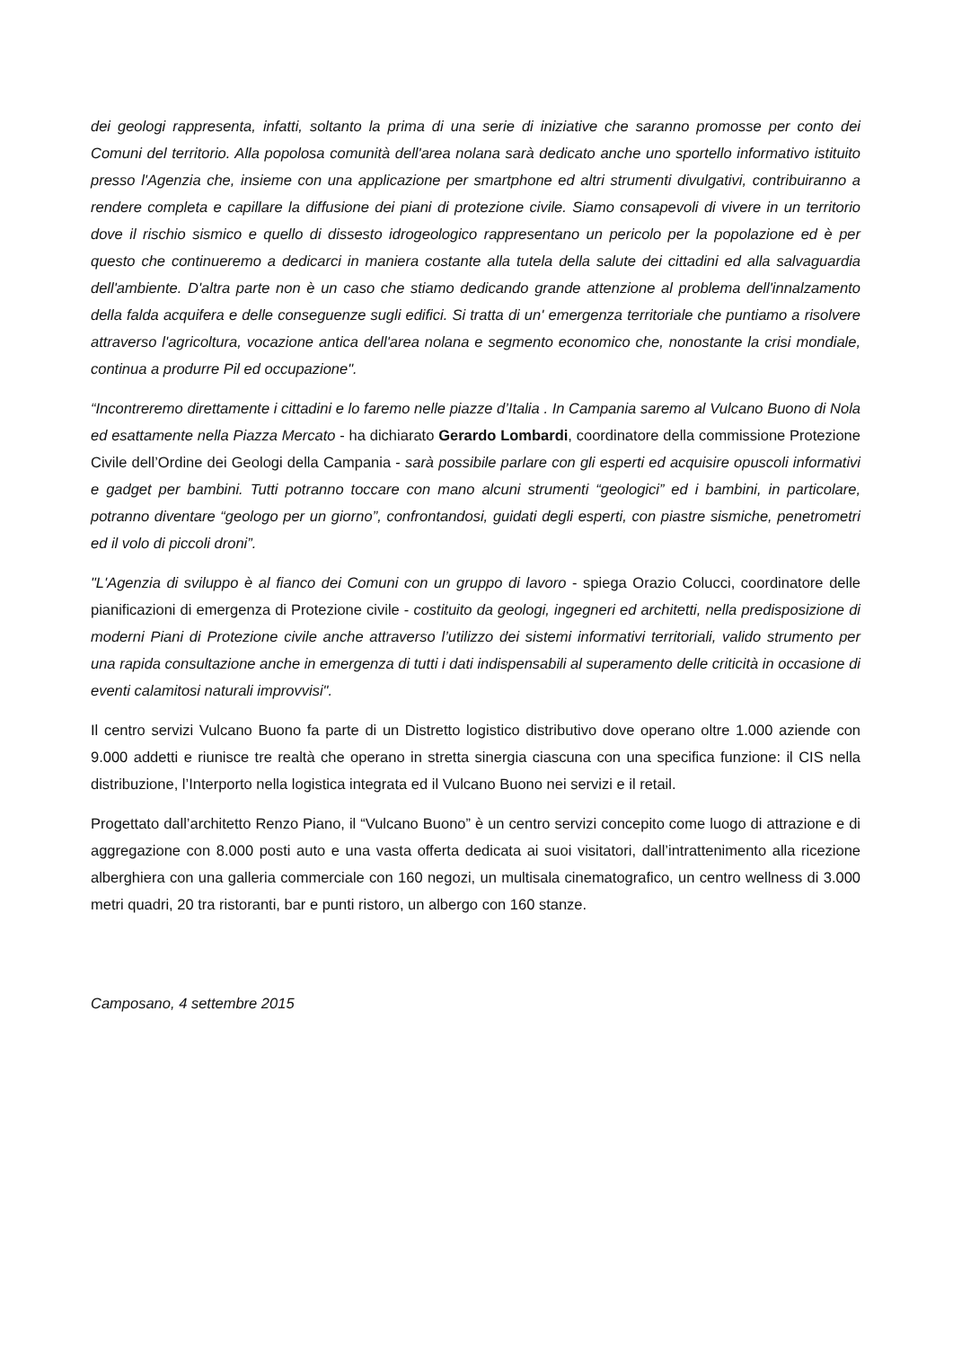dei geologi rappresenta, infatti, soltanto la prima di una serie di iniziative che saranno promosse per conto dei Comuni del territorio. Alla popolosa comunità dell'area nolana sarà dedicato anche uno sportello informativo istituito presso l'Agenzia che, insieme con una applicazione per smartphone ed altri strumenti divulgativi, contribuiranno a rendere completa e capillare la diffusione dei piani di protezione civile. Siamo consapevoli di vivere in un territorio dove il rischio sismico e quello di dissesto idrogeologico rappresentano un pericolo per la popolazione ed è per questo che continueremo a dedicarci in maniera costante alla tutela della salute dei cittadini ed alla salvaguardia dell'ambiente. D'altra parte non è un caso che stiamo dedicando grande attenzione al problema dell'innalzamento della falda acquifera e delle conseguenze sugli edifici. Si tratta di un' emergenza territoriale che puntiamo a risolvere attraverso l'agricoltura, vocazione antica dell'area nolana e segmento economico che, nonostante la crisi mondiale, continua a produrre Pil ed occupazione".
“Incontreremo direttamente i cittadini e lo faremo nelle piazze d’Italia . In Campania saremo al Vulcano Buono di Nola ed esattamente nella Piazza Mercato - ha dichiarato Gerardo Lombardi, coordinatore della commissione Protezione Civile dell’Ordine dei Geologi della Campania - sarà possibile parlare con gli esperti ed acquisire opuscoli informativi e gadget per bambini. Tutti potranno toccare con mano alcuni strumenti “geologici” ed i bambini, in particolare, potranno diventare “geologo per un giorno”, confrontandosi, guidati degli esperti, con piastre sismiche, penetrometri ed il volo di piccoli droni”.
"L'Agenzia di sviluppo è al fianco dei Comuni con un gruppo di lavoro - spiega Orazio Colucci, coordinatore delle pianificazioni di emergenza di Protezione civile - costituito da geologi, ingegneri ed architetti, nella predisposizione di moderni Piani di Protezione civile anche attraverso l’utilizzo dei sistemi informativi territoriali, valido strumento per una rapida consultazione anche in emergenza di tutti i dati indispensabili al superamento delle criticità in occasione di eventi calamitosi naturali improvvisi".
Il centro servizi Vulcano Buono fa parte di un Distretto logistico distributivo dove operano oltre 1.000 aziende con 9.000 addetti e riunisce tre realtà che operano in stretta sinergia ciascuna con una specifica funzione: il CIS nella distribuzione, l’Interporto nella logistica integrata ed il Vulcano Buono nei servizi e il retail.
Progettato dall’architetto Renzo Piano, il “Vulcano Buono” è un centro servizi concepito come luogo di attrazione e di aggregazione con 8.000 posti auto e una vasta offerta dedicata ai suoi visitatori, dall’intrattenimento alla ricezione alberghiera con una galleria commerciale con 160 negozi, un multisala cinematografico, un centro wellness di 3.000 metri quadri, 20 tra ristoranti, bar e punti ristoro, un albergo con 160 stanze.
Camposano, 4 settembre 2015